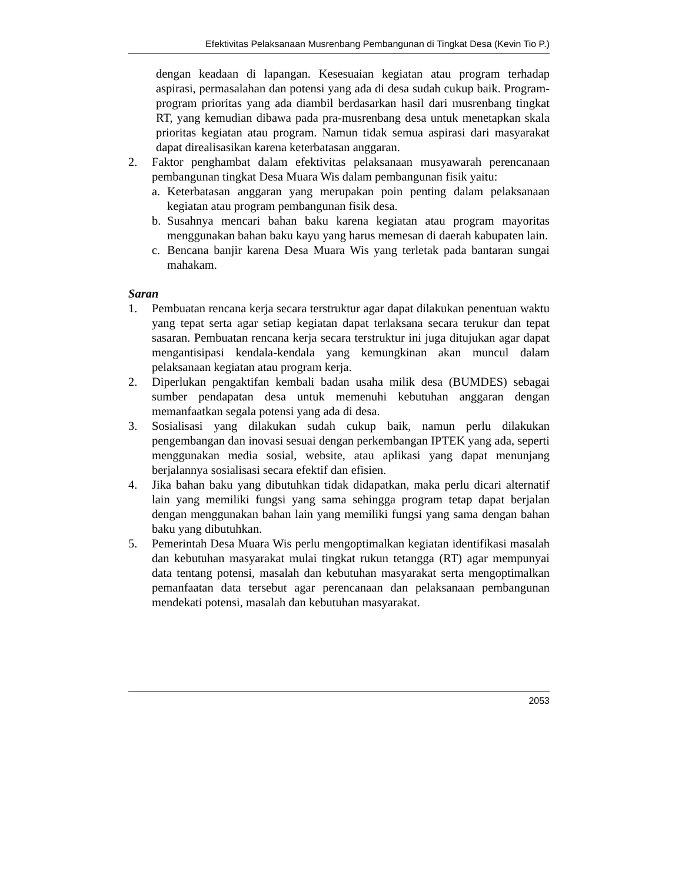Efektivitas Pelaksanaan Musrenbang Pembangunan di Tingkat Desa (Kevin Tio P.)
dengan keadaan di lapangan. Kesesuaian kegiatan atau program terhadap aspirasi, permasalahan dan potensi yang ada di desa sudah cukup baik. Program-program prioritas yang ada diambil berdasarkan hasil dari musrenbang tingkat RT, yang kemudian dibawa pada pra-musrenbang desa untuk menetapkan skala prioritas kegiatan atau program. Namun tidak semua aspirasi dari masyarakat dapat direalisasikan karena keterbatasan anggaran.
2. Faktor penghambat dalam efektivitas pelaksanaan musyawarah perencanaan pembangunan tingkat Desa Muara Wis dalam pembangunan fisik yaitu:
a. Keterbatasan anggaran yang merupakan poin penting dalam pelaksanaan kegiatan atau program pembangunan fisik desa.
b. Susahnya mencari bahan baku karena kegiatan atau program mayoritas menggunakan bahan baku kayu yang harus memesan di daerah kabupaten lain.
c. Bencana banjir karena Desa Muara Wis yang terletak pada bantaran sungai mahakam.
Saran
1. Pembuatan rencana kerja secara terstruktur agar dapat dilakukan penentuan waktu yang tepat serta agar setiap kegiatan dapat terlaksana secara terukur dan tepat sasaran. Pembuatan rencana kerja secara terstruktur ini juga ditujukan agar dapat mengantisipasi kendala-kendala yang kemungkinan akan muncul dalam pelaksanaan kegiatan atau program kerja.
2. Diperlukan pengaktifan kembali badan usaha milik desa (BUMDES) sebagai sumber pendapatan desa untuk memenuhi kebutuhan anggaran dengan memanfaatkan segala potensi yang ada di desa.
3. Sosialisasi yang dilakukan sudah cukup baik, namun perlu dilakukan pengembangan dan inovasi sesuai dengan perkembangan IPTEK yang ada, seperti menggunakan media sosial, website, atau aplikasi yang dapat menunjang berjalannya sosialisasi secara efektif dan efisien.
4. Jika bahan baku yang dibutuhkan tidak didapatkan, maka perlu dicari alternatif lain yang memiliki fungsi yang sama sehingga program tetap dapat berjalan dengan menggunakan bahan lain yang memiliki fungsi yang sama dengan bahan baku yang dibutuhkan.
5. Pemerintah Desa Muara Wis perlu mengoptimalkan kegiatan identifikasi masalah dan kebutuhan masyarakat mulai tingkat rukun tetangga (RT) agar mempunyai data tentang potensi, masalah dan kebutuhan masyarakat serta mengoptimalkan pemanfaatan data tersebut agar perencanaan dan pelaksanaan pembangunan mendekati potensi, masalah dan kebutuhan masyarakat.
2053